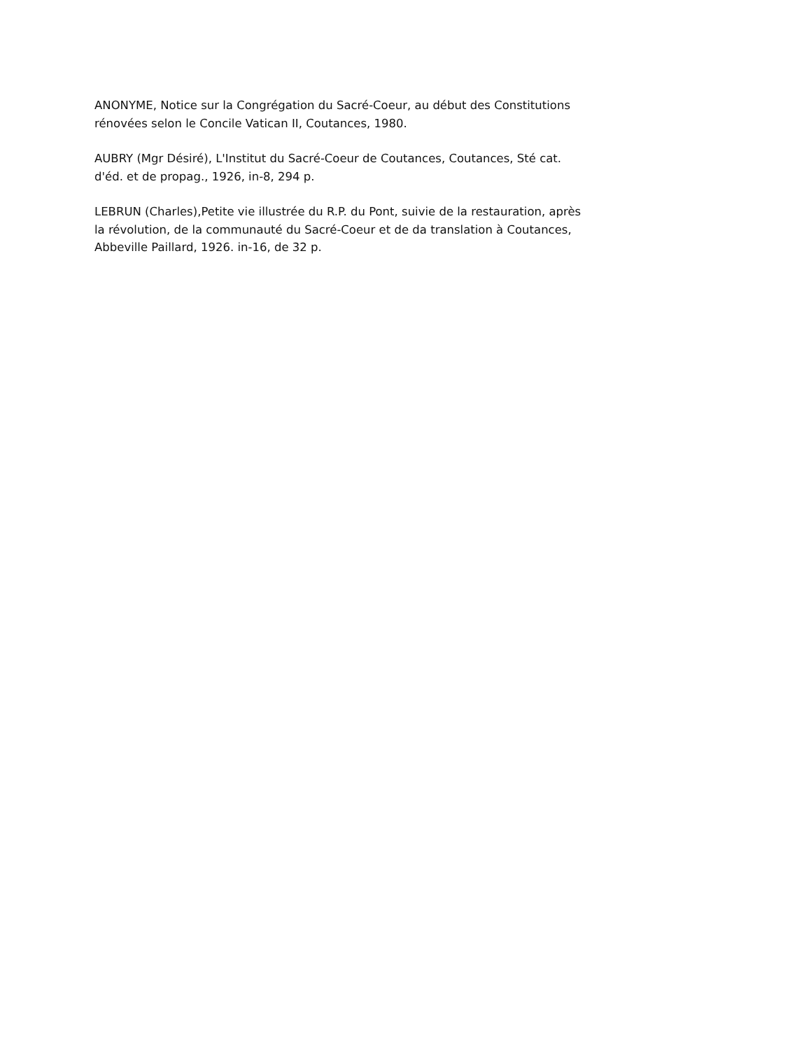ANONYME, Notice sur la Congrégation du Sacré-Coeur, au début des Constitutions
rénovées selon le Concile Vatican II, Coutances, 1980.
AUBRY (Mgr Désiré), L'Institut du Sacré-Coeur de Coutances, Coutances, Sté cat.
d'éd. et de propag., 1926, in-8, 294 p.
LEBRUN (Charles),Petite vie illustrée du R.P. du Pont, suivie de la restauration, après
la révolution, de la communauté du Sacré-Coeur et de da translation à Coutances,
Abbeville Paillard, 1926. in-16, de 32 p.